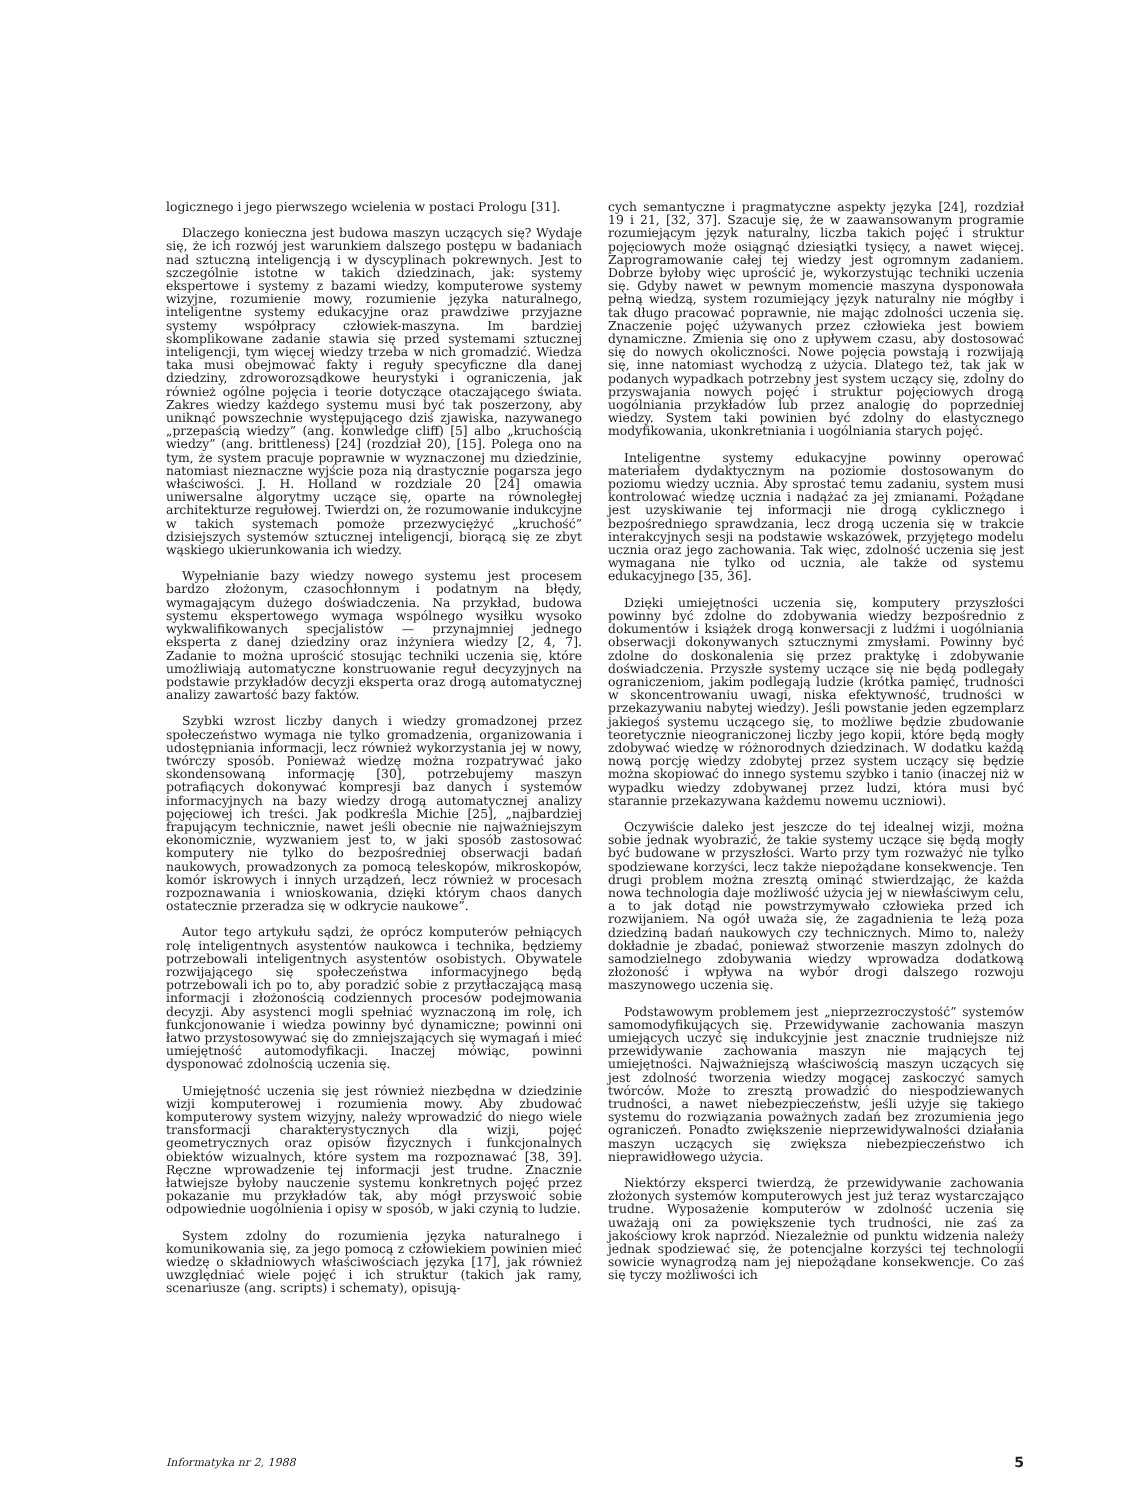logicznego i jego pierwszego wcielenia w postaci Prologu [31].
Dlaczego konieczna jest budowa maszyn uczących się? Wydaje się, że ich rozwój jest warunkiem dalszego postępu w badaniach nad sztuczną inteligencją i w dyscyplinach pokrewnych. Jest to szczególnie istotne w takich dziedzinach, jak: systemy ekspertowe i systemy z bazami wiedzy, komputerowe systemy wizyjne, rozumienie mowy, rozumienie języka naturalnego, inteligentne systemy edukacyjne oraz prawdziwe przyjazne systemy współpracy człowiek-maszyna. Im bardziej skomplikowane zadanie stawia się przed systemami sztucznej inteligencji, tym więcej wiedzy trzeba w nich gromadzić. Wiedza taka musi obejmować fakty i reguły specyficzne dla danej dziedziny, zdroworozsądkowe heurystyki i ograniczenia, jak również ogólne pojęcia i teorie dotyczące otaczającego świata. Zakres wiedzy każdego systemu musi być tak poszerzony, aby uniknąć powszechnie występującego dziś zjawiska, nazywanego „przepaścią wiedzy” (ang. konwledge cliff) [5] albo „kruchością wiedzy” (ang. brittleness) [24] (rozdział 20), [15]. Polega ono na tym, że system pracuje poprawnie w wyznaczonej mu dziedzinie, natomiast nieznaczne wyjście poza nią drastycznie pogarsza jego właściwości. J. H. Holland w rozdziale 20 [24] omawia uniwersalne algorytmy uczące się, oparte na równoległej architekturze regułowej. Twierdzi on, że rozumowanie indukcyjne w takich systemach pomoże przezwyciężyć „kruchość” dzisiejszych systemów sztucznej inteligencji, biorącą się ze zbyt wąskiego ukierunkowania ich wiedzy.
Wypełnianie bazy wiedzy nowego systemu jest procesem bardzo złożonym, czasochłonnym i podatnym na błędy, wymagającym dużego doświadczenia. Na przykład, budowa systemu ekspertowego wymaga wspólnego wysiłku wysoko wykwalifikowanych specjalistów — przynajmniej jednego eksperta z danej dziedziny oraz inżyniera wiedzy [2, 4, 7]. Zadanie to można uprościć stosując techniki uczenia się, które umożliwiają automatyczne konstruowanie reguł decyzyjnych na podstawie przykładów decyzji eksperta oraz drogą automatycznej analizy zawartość bazy faktów.
Szybki wzrost liczby danych i wiedzy gromadzonej przez społeczeństwo wymaga nie tylko gromadzenia, organizowania i udostępniania informacji, lecz również wykorzystania jej w nowy, twórczy sposób. Ponieważ wiedzę można rozpatrywać jako skondensowaną informację [30], potrzebujemy maszyn potrafiących dokonywać kompresji baz danych i systemów informacyjnych na bazy wiedzy drogą automatycznej analizy pojęciowej ich treści. Jak podkreśla Michie [25], „najbardziej frapującym technicznie, nawet jeśli obecnie nie najważniejszym ekonomicznie, wyzwaniem jest to, w jaki sposób zastosować komputery nie tylko do bezpośredniej obserwacji badań naukowych, prowadzonych za pomocą teleskopów, mikroskopów, komór iskrowych i innych urządzeń, lecz również w procesach rozpoznawania i wnioskowania, dzięki którym chaos danych ostatecznie przeradza się w odkrycie naukowe”.
Autor tego artykułu sądzi, że oprócz komputerów pełniących rolę inteligentnych asystentów naukowca i technika, będziemy potrzebowali inteligentnych asystentów osobistych. Obywatele rozwijającego się społeczeństwa informacyjnego będą potrzebowali ich po to, aby poradzić sobie z przytłaczającą masą informacji i złożonością codziennych procesów podejmowania decyzji. Aby asystenci mogli spełniać wyznaczoną im rolę, ich funkcjonowanie i wiedza powinny być dynamiczne; powinni oni łatwo przystosowywać się do zmniejszających się wymagań i mieć umiejętność automodyfikacji. Inaczej mówiąc, powinni dysponować zdolnością uczenia się.
Umiejętność uczenia się jest również niezbędna w dziedzinie wizji komputerowej i rozumienia mowy. Aby zbudować komputerowy system wizyjny, należy wprowadzić do niego wiele transformacji charakterystycznych dla wizji, pojęć geometrycznych oraz opisów fizycznych i funkcjonalnych obiektów wizualnych, które system ma rozpoznawać [38, 39]. Ręczne wprowadzenie tej informacji jest trudne. Znacznie łatwiejsze byłoby nauczenie systemu konkretnych pojęć przez pokazanie mu przykładów tak, aby mógł przyswoić sobie odpowiednie uogólnienia i opisy w sposób, w jaki czynią to ludzie.
System zdolny do rozumienia języka naturalnego i komunikowania się, za jego pomocą z człowiekiem powinien mieć wiedzę o składniowych właściwościach języka [17], jak również uwzględniać wiele pojęć i ich struktur (takich jak ramy, scenariusze (ang. scripts) i schematy), opisują-
cych semantyczne i pragmatyczne aspekty języka [24], rozdział 19 i 21, [32, 37]. Szacuje się, że w zaawansowanym programie rozumiejącym język naturalny, liczba takich pojęć i struktur pojęciowych może osiągnąć dziesiątki tysięcy, a nawet więcej. Zaprogramowanie całej tej wiedzy jest ogromnym zadaniem. Dobrze byłoby więc uprościć je, wykorzystując techniki uczenia się. Gdyby nawet w pewnym momencie maszyna dysponowała pełną wiedzą, system rozumiejący język naturalny nie mógłby i tak długo pracować poprawnie, nie mając zdolności uczenia się. Znaczenie pojęć używanych przez człowieka jest bowiem dynamiczne. Zmienia się ono z upływem czasu, aby dostosować się do nowych okoliczności. Nowe pojęcia powstają i rozwijają się, inne natomiast wychodzą z użycia. Dlatego też, tak jak w podanych wypadkach potrzebny jest system uczący się, zdolny do przyswajania nowych pojęć i struktur pojęciowych drogą uogólniania przykładów lub przez analogię do poprzedniej wiedzy. System taki powinien być zdolny do elastycznego modyfikowania, ukonkretniania i uogólniania starych pojęć.
Inteligentne systemy edukacyjne powinny operować materiałem dydaktycznym na poziomie dostosowanym do poziomu wiedzy ucznia. Aby sprostać temu zadaniu, system musi kontrolować wiedzę ucznia i nadążać za jej zmianami. Pożądane jest uzyskiwanie tej informacji nie drogą cyklicznego i bezpośredniego sprawdzania, lecz drogą uczenia się w trakcie interakcyjnych sesji na podstawie wskazówek, przyjętego modelu ucznia oraz jego zachowania. Tak więc, zdolność uczenia się jest wymagana nie tylko od ucznia, ale także od systemu edukacyjnego [35, 36].
Dzięki umiejętności uczenia się, komputery przyszłości powinny być zdolne do zdobywania wiedzy bezpośrednio z dokumentów i książek drogą konwersacji z ludźmi i uogólniania obserwacji dokonywanych sztucznymi zmysłami. Powinny być zdolne do doskonalenia się przez praktykę i zdobywanie doświadczenia. Przyszłe systemy uczące się nie będą podlegały ograniczeniom, jakim podlegają ludzie (krótka pamięć, trudności w skoncentrowaniu uwagi, niska efektywność, trudności w przekazywaniu nabytej wiedzy). Jeśli powstanie jeden egzemplarz jakiegoś systemu uczącego się, to możliwe będzie zbudowanie teoretycznie nieograniczonej liczby jego kopii, które będą mogły zdobywać wiedzę w różnorodnych dziedzinach. W dodatku każdą nową porcję wiedzy zdobytej przez system uczący się będzie można skopiować do innego systemu szybko i tanio (inaczej niż w wypadku wiedzy zdobywanej przez ludzi, która musi być starannie przekazywana każdemu nowemu uczniowi).
Oczywiście daleko jest jeszcze do tej idealnej wizji, można sobie jednak wyobrazić, że takie systemy uczące się będą mogły być budowane w przyszłości. Warto przy tym rozważyć nie tylko spodziewane korzyści, lecz także niepożądane konsekwencje. Ten drugi problem można zresztą ominąć stwierdzając, że każda nowa technologia daje możliwość użycia jej w niewłaściwym celu, a to jak dotąd nie powstrzymywało człowieka przed ich rozwijaniem. Na ogół uważa się, że zagadnienia te leżą poza dziedziną badań naukowych czy technicznych. Mimo to, należy dokładnie je zbadać, ponieważ stworzenie maszyn zdolnych do samodzielnego zdobywania wiedzy wprowadza dodatkową złożoność i wpływa na wybór drogi dalszego rozwoju maszynowego uczenia się.
Podstawowym problemem jest „nieprzezroczystość” systemów samomodyfikujących się. Przewidywanie zachowania maszyn umiejących uczyć się indukcyjnie jest znacznie trudniejsze niż przewidywanie zachowania maszyn nie mających tej umiejętności. Najważniejszą właściwością maszyn uczących się jest zdolność tworzenia wiedzy mogącej zaskoczyć samych twórców. Może to zresztą prowadzić do niespodziewanych trudności, a nawet niebezpieczeństw, jeśli użyje się takiego systemu do rozwiązania poważnych zadań bez zrozumienia jego ograniczeń. Ponadto zwiększenie nieprzewidywalności działania maszyn uczących się zwiększa niebezpieczeństwo ich nieprawidłowego użycia.
Niektórzy eksperci twierdzą, że przewidywanie zachowania złożonych systemów komputerowych jest już teraz wystarczająco trudne. Wyposażenie komputerów w zdolność uczenia się uważają oni za powiększenie tych trudności, nie zaś za jakościowy krok naprzód. Niezależnie od punktu widzenia należy jednak spodziewać się, że potencjalne korzyści tej technologii sowicie wynagrodzą nam jej niepożądane konsekwencje. Co zaś się tyczy możliwości ich
Informatyka nr 2, 1988 5